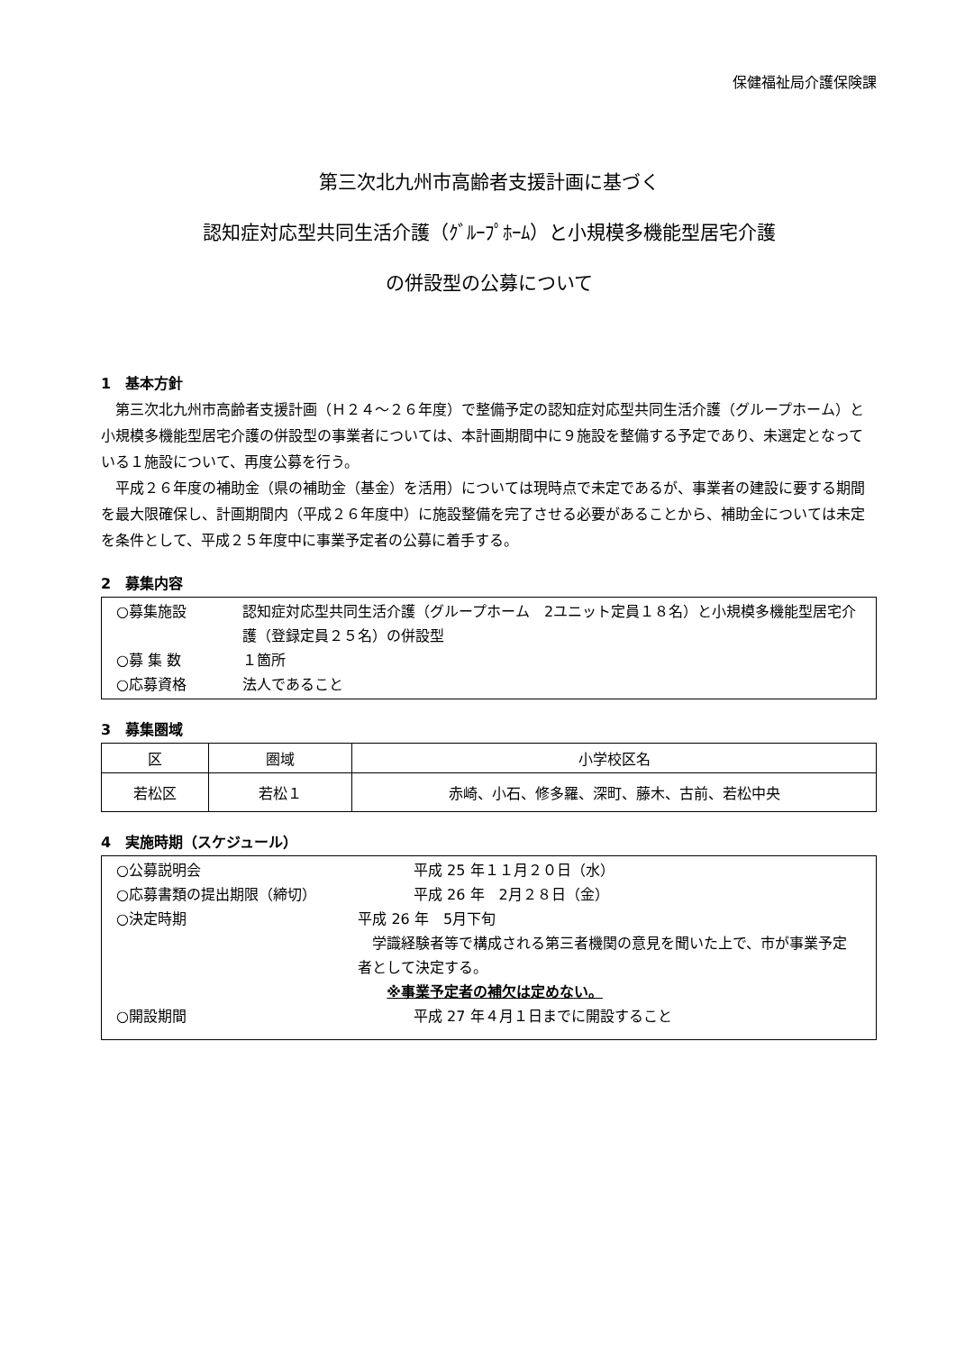保健福祉局介護保険課
第三次北九州市高齢者支援計画に基づく
認知症対応型共同生活介護（ｸﾞﾙｰﾌﾟﾎｰﾑ）と小規模多機能型居宅介護
の併設型の公募について
1　基本方針
第三次北九州市高齢者支援計画（Ｈ２４～２６年度）で整備予定の認知症対応型共同生活介護（グループホーム）と小規模多機能型居宅介護の併設型の事業者については、本計画期間中に９施設を整備する予定であり、未選定となっている１施設について、再度公募を行う。
平成２６年度の補助金（県の補助金（基金）を活用）については現時点で未定であるが、事業者の建設に要する期間を最大限確保し、計画期間内（平成２６年度中）に施設整備を完了させる必要があることから、補助金については未定を条件として、平成２５年度中に事業予定者の公募に着手する。
2　募集内容
○募集施設 認知症対応型共同生活介護（グループホーム　2ユニット定員１８名）と小規模多機能型居宅介護（登録定員２５名）の併設型
○募 集 数 １箇所
○応募資格 法人であること
3　募集圏域
| 区 | 圏域 | 小学校区名 |
| --- | --- | --- |
| 若松区 | 若松１ | 赤崎、小石、修多羅、深町、藤木、古前、若松中央 |
4　実施時期（スケジュール）
○公募説明会 平成 25 年１１月２０日（水）
○応募書類の提出期限（締切） 平成 26 年　2月２８日（金）
○決定時期 平成 26 年　5月下旬
　学識経験者等で構成される第三者機関の意見を聞いた上で、市が事業予定者として決定する。
　　※事業予定者の補欠は定めない。
○開設期間 平成 27 年４月１日までに開設すること